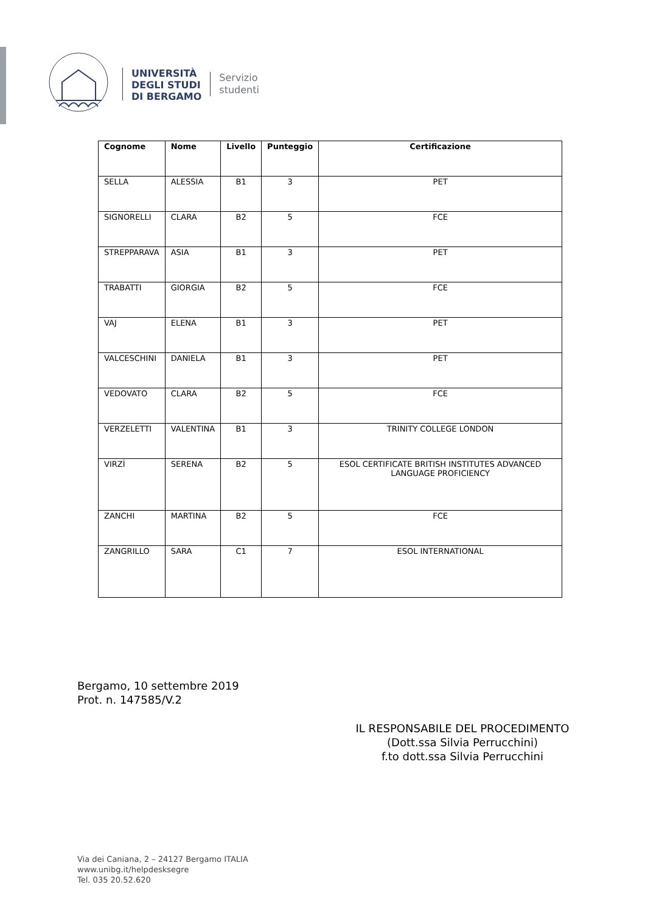UNIVERSITÀ
DEGLI STUDI
DI BERGAMO
Servizio
studenti
| Cognome | Nome | Livello | Punteggio | Certificazione |
| --- | --- | --- | --- | --- |
| SELLA | ALESSIA | B1 | 3 | PET |
| SIGNORELLI | CLARA | B2 | 5 | FCE |
| STREPPARAVA | ASIA | B1 | 3 | PET |
| TRABATTI | GIORGIA | B2 | 5 | FCE |
| VAJ | ELENA | B1 | 3 | PET |
| VALCESCHINI | DANIELA | B1 | 3 | PET |
| VEDOVATO | CLARA | B2 | 5 | FCE |
| VERZELETTI | VALENTINA | B1 | 3 | TRINITY COLLEGE LONDON |
| VIRZÌ | SERENA | B2 | 5 | ESOL CERTIFICATE BRITISH INSTITUTES ADVANCED LANGUAGE PROFICIENCY |
| ZANCHI | MARTINA | B2 | 5 | FCE |
| ZANGRILLO | SARA | C1 | 7 | ESOL INTERNATIONAL |
Bergamo, 10 settembre 2019
Prot. n. 147585/V.2
IL RESPONSABILE DEL PROCEDIMENTO
(Dott.ssa Silvia Perrucchini)
f.to dott.ssa Silvia Perrucchini
Via dei Caniana, 2 – 24127 Bergamo ITALIA
www.unibg.it/helpdesksegre
Tel. 035 20.52.620